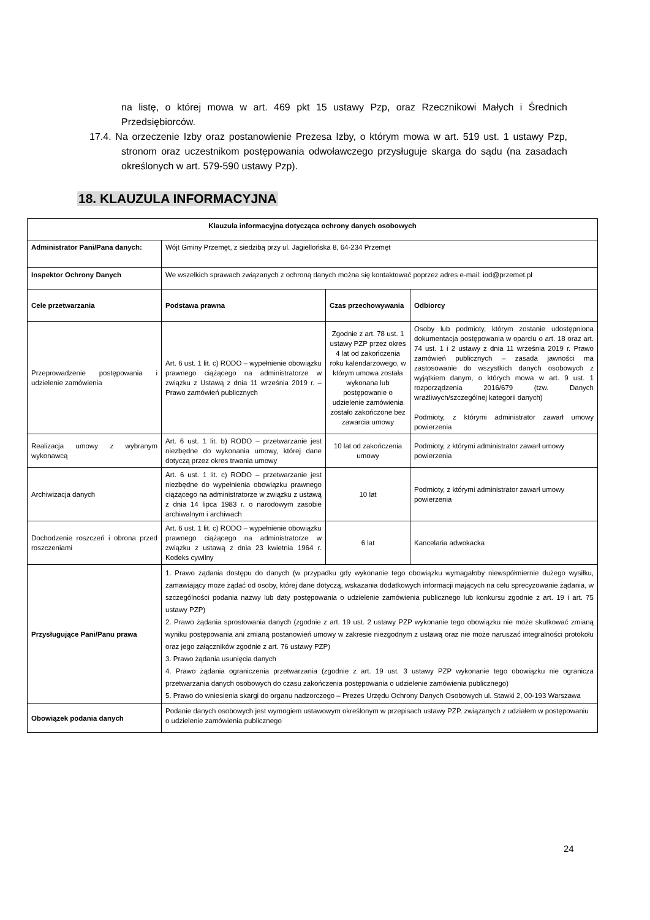na listę, o której mowa w art. 469 pkt 15 ustawy Pzp, oraz Rzecznikowi Małych i Średnich Przedsiębiorców.
17.4. Na orzeczenie Izby oraz postanowienie Prezesa Izby, o którym mowa w art. 519 ust. 1 ustawy Pzp, stronom oraz uczestnikom postępowania odwoławczego przysługuje skarga do sądu (na zasadach określonych w art. 579-590 ustawy Pzp).
18. KLAUZULA INFORMACYJNA
| Klauzula informacyjna dotycząca ochrony danych osobowych | | | |
| --- | --- | --- | --- |
| Administrator Pani/Pana danych: | Wójt Gminy Przemęt, z siedzibą przy ul. Jagiellońska 8, 64-234 Przemęt | | |
| Inspektor Ochrony Danych | We wszelkich sprawach związanych z ochroną danych można się kontaktować poprzez adres e-mail: iod@przemet.pl | | |
| Cele przetwarzania | Podstawa prawna | Czas przechowywania | Odbiorcy |
| Przeprowadzenie postępowania i udzielenie zamówienia | Art. 6 ust. 1 lit. c) RODO – wypełnienie obowiązku prawnego ciążącego na administratorze w związku z Ustawą z dnia 11 września 2019 r. – Prawo zamówień publicznych | Zgodnie z art. 78 ust. 1 ustawy PZP przez okres 4 lat od zakończenia roku kalendarzowego, w którym umowa została wykonana lub postępowanie o udzielenie zamówienia zostało zakończone bez zawarcia umowy | Osoby lub podmioty, którym zostanie udostępniona dokumentacja postępowania w oparciu o art. 18 oraz art. 74 ust. 1 i 2 ustawy z dnia 11 września 2019 r. Prawo zamówień publicznych – zasada jawności ma zastosowanie do wszystkich danych osobowych z wyjątkiem danym, o których mowa w art. 9 ust. 1 rozporządzenia 2016/679 (tzw. Danych wrażliwych/szczególnej kategorii danych) Podmioty, z którymi administrator zawarł umowy powierzenia |
| Realizacja umowy z wybranym wykonawcą | Art. 6 ust. 1 lit. b) RODO – przetwarzanie jest niezbędne do wykonania umowy, której dane dotyczą przez okres trwania umowy | 10 lat od zakończenia umowy | Podmioty, z którymi administrator zawarł umowy powierzenia |
| Archiwizacja danych | Art. 6 ust. 1 lit. c) RODO – przetwarzanie jest niezbędne do wypełnienia obowiązku prawnego ciążącego na administratorze w związku z ustawą z dnia 14 lipca 1983 r. o narodowym zasobie archiwalnym i archiwach | 10 lat | Podmioty, z którymi administrator zawarł umowy powierzenia |
| Dochodzenie roszczeń i obrona przed roszczeniami | Art. 6 ust. 1 lit. c) RODO – wypełnienie obowiązku prawnego ciążącego na administratorze w związku z ustawą z dnia 23 kwietnia 1964 r. Kodeks cywilny | 6 lat | Kancelaria adwokacka |
| Przysługujące Pani/Panu prawa | 1. Prawo żądania dostępu do danych (w przypadku gdy wykonanie tego obowiązku wymagałoby niewspółmiernie dużego wysiłku, zamawiający może żądać od osoby, której dane dotyczą, wskazania dodatkowych informacji mających na celu sprecyzowanie żądania, w szczególności podania nazwy lub daty postępowania o udzielenie zamówienia publicznego lub konkursu zgodnie z art. 19 i art. 75 ustawy PZP) 2. Prawo żądania sprostowania danych (zgodnie z art. 19 ust. 2 ustawy PZP wykonanie tego obowiązku nie może skutkować zmianą wyniku postępowania ani zmianą postanowień umowy w zakresie niezgodnym z ustawą oraz nie może naruszać integralności protokołu oraz jego załączników zgodnie z art. 76 ustawy PZP) 3. Prawo żądania usunięcia danych 4. Prawo żądania ograniczenia przetwarzania (zgodnie z art. 19 ust. 3 ustawy PZP wykonanie tego obowiązku nie ogranicza przetwarzania danych osobowych do czasu zakończenia postępowania o udzielenie zamówienia publicznego) 5. Prawo do wniesienia skargi do organu nadzorczego – Prezes Urzędu Ochrony Danych Osobowych ul. Stawki 2, 00-193 Warszawa | | |
| Obowiązek podania danych | Podanie danych osobowych jest wymogiem ustawowym określonym w przepisach ustawy PZP, związanych z udziałem w postępowaniu o udzielenie zamówienia publicznego | | |
24